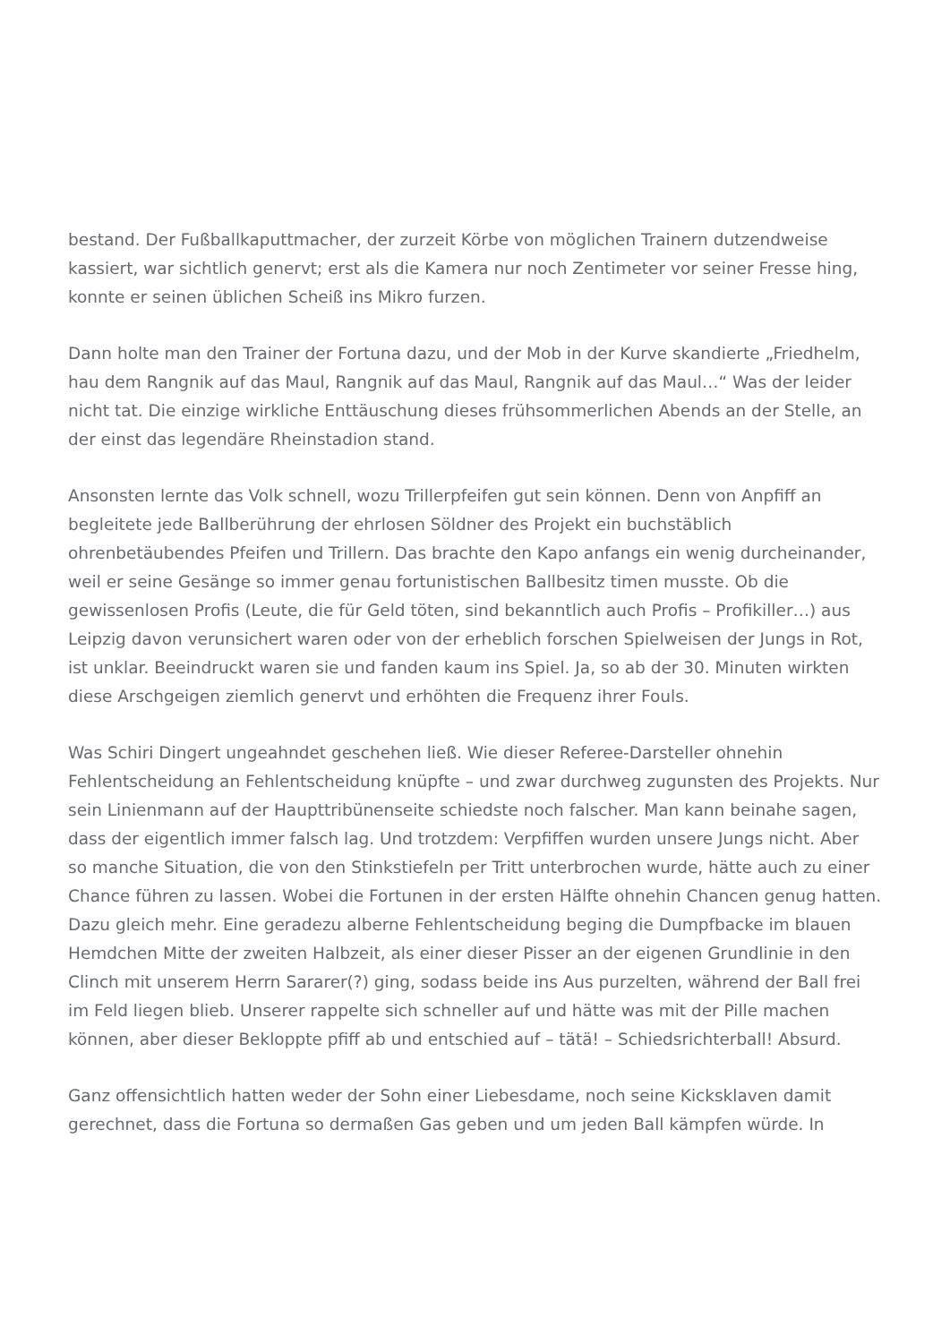bestand. Der Fußballkaputtmacher, der zurzeit Körbe von möglichen Trainern dutzendweise kassiert, war sichtlich genervt; erst als die Kamera nur noch Zentimeter vor seiner Fresse hing, konnte er seinen üblichen Scheiß ins Mikro furzen.
Dann holte man den Trainer der Fortuna dazu, und der Mob in der Kurve skandierte „Friedhelm, hau dem Rangnik auf das Maul, Rangnik auf das Maul, Rangnik auf das Maul…“ Was der leider nicht tat. Die einzige wirkliche Enttäuschung dieses frühsommerlichen Abends an der Stelle, an der einst das legendäre Rheinstadion stand.
Ansonsten lernte das Volk schnell, wozu Trillerpfeifen gut sein können. Denn von Anpfiff an begleitete jede Ballberührung der ehrlosen Söldner des Projekt ein buchstäblich ohrenbetäubendes Pfeifen und Trillern. Das brachte den Kapo anfangs ein wenig durcheinander, weil er seine Gesänge so immer genau fortunistischen Ballbesitz timen musste. Ob die gewissenlosen Profis (Leute, die für Geld töten, sind bekanntlich auch Profis – Profikiller…) aus Leipzig davon verunsichert waren oder von der erheblich forschen Spielweisen der Jungs in Rot, ist unklar. Beeindruckt waren sie und fanden kaum ins Spiel. Ja, so ab der 30. Minuten wirkten diese Arschgeigen ziemlich genervt und erhöhten die Frequenz ihrer Fouls.
Was Schiri Dingert ungeahndet geschehen ließ. Wie dieser Referee-Darsteller ohnehin Fehlentscheidung an Fehlentscheidung knüpfte – und zwar durchweg zugunsten des Projekts. Nur sein Linienmann auf der Haupttribünenseite schiedste noch falscher. Man kann beinahe sagen, dass der eigentlich immer falsch lag. Und trotzdem: Verpfiffen wurden unsere Jungs nicht. Aber so manche Situation, die von den Stinkstiefeln per Tritt unterbrochen wurde, hätte auch zu einer Chance führen zu lassen. Wobei die Fortunen in der ersten Hälfte ohnehin Chancen genug hatten. Dazu gleich mehr. Eine geradezu alberne Fehlentscheidung beging die Dumpfbacke im blauen Hemdchen Mitte der zweiten Halbzeit, als einer dieser Pisser an der eigenen Grundlinie in den Clinch mit unserem Herrn Sararer(?) ging, sodass beide ins Aus purzelten, während der Ball frei im Feld liegen blieb. Unserer rappelte sich schneller auf und hätte was mit der Pille machen können, aber dieser Bekloppte pfiff ab und entschied auf – tätä! – Schiedsrichterball! Absurd.
Ganz offensichtlich hatten weder der Sohn einer Liebesdame, noch seine Kicksklaven damit gerechnet, dass die Fortuna so dermaßen Gas geben und um jeden Ball kämpfen würde. In